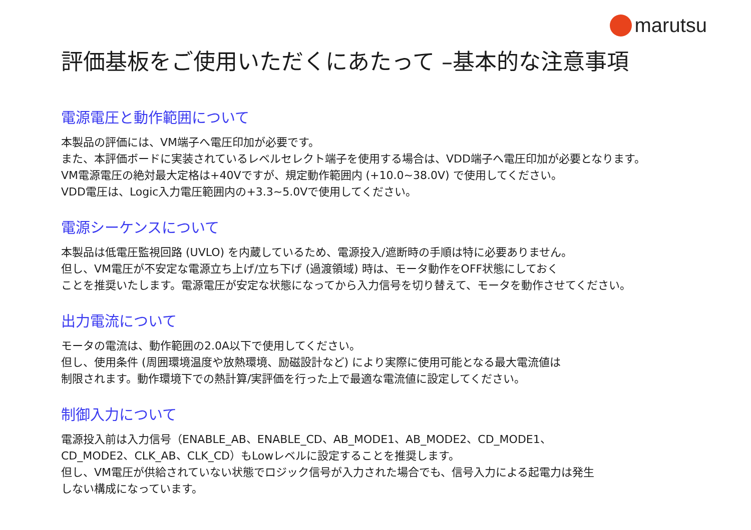marutsu
評価基板をご使用いただくにあたって –基本的な注意事項
電源電圧と動作範囲について
本製品の評価には、VM端子へ電圧印加が必要です。
また、本評価ボードに実装されているレベルセレクト端子を使用する場合は、VDD端子へ電圧印加が必要となります。
VM電源電圧の絶対最大定格は+40Vですが、規定動作範囲内 (+10.0~38.0V) で使用してください。
VDD電圧は、Logic入力電圧範囲内の+3.3~5.0Vで使用してください。
電源シーケンスについて
本製品は低電圧監視回路 (UVLO) を内蔵しているため、電源投入/遮断時の手順は特に必要ありません。
但し、VM電圧が不安定な電源立ち上げ/立ち下げ (過渡領域) 時は、モータ動作をOFF状態にしておく
ことを推奨いたします。電源電圧が安定な状態になってから入力信号を切り替えて、モータを動作させてください。
出力電流について
モータの電流は、動作範囲の2.0A以下で使用してください。
但し、使用条件 (周囲環境温度や放熱環境、励磁設計など) により実際に使用可能となる最大電流値は
制限されます。動作環境下での熱計算/実評価を行った上で最適な電流値に設定してください。
制御入力について
電源投入前は入力信号（ENABLE_AB、ENABLE_CD、AB_MODE1、AB_MODE2、CD_MODE1、
CD_MODE2、CLK_AB、CLK_CD）もLowレベルに設定することを推奨します。
但し、VM電圧が供給されていない状態でロジック信号が入力された場合でも、信号入力による起電力は発生
しない構成になっています。